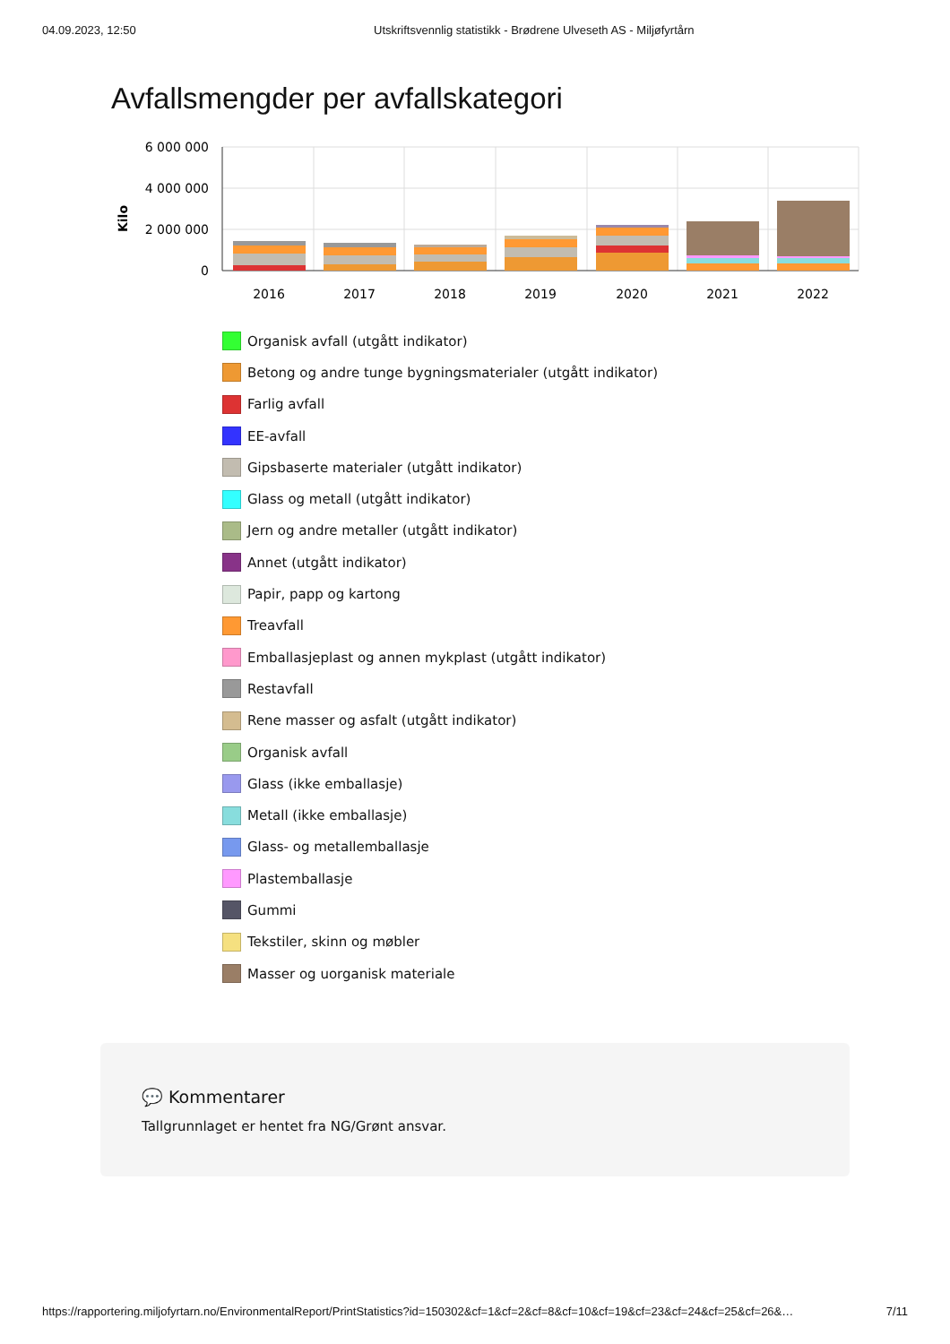04.09.2023, 12:50 Utskriftsvennlig statistikk - Brødrene Ulveseth AS - Miljøfyrtårn
Avfallsmengder per avfallskategori
6 000 000
4 000 000
2 000 000
0
Kilo
2016
2017
2018
2019
2020
2021
2022
Organisk avfall (utgått indikator)
Betong og andre tunge bygningsmaterialer (utgått indikator)
Farlig avfall
EE-avfall
Gipsbaserte materialer (utgått indikator)
Glass og metall (utgått indikator)
Jern og andre metaller (utgått indikator)
Annet (utgått indikator)
Papir, papp og kartong
Treavfall
Emballasjeplast og annen mykplast (utgått indikator)
Restavfall
Rene masser og asfalt (utgått indikator)
Organisk avfall
Glass (ikke emballasje)
Metall (ikke emballasje)
Glass- og metallemballasje
Plastemballasje
Gummi
Tekstiler, skinn og møbler
Masser og uorganisk materiale
💬 Kommentarer
Tallgrunnlaget er hentet fra NG/Grønt ansvar.
https://rapportering.miljofyrtarn.no/EnvironmentalReport/PrintStatistics?id=150302&cf=1&cf=2&cf=8&cf=10&cf=19&cf=23&cf=24&cf=25&cf=26&… 7/11